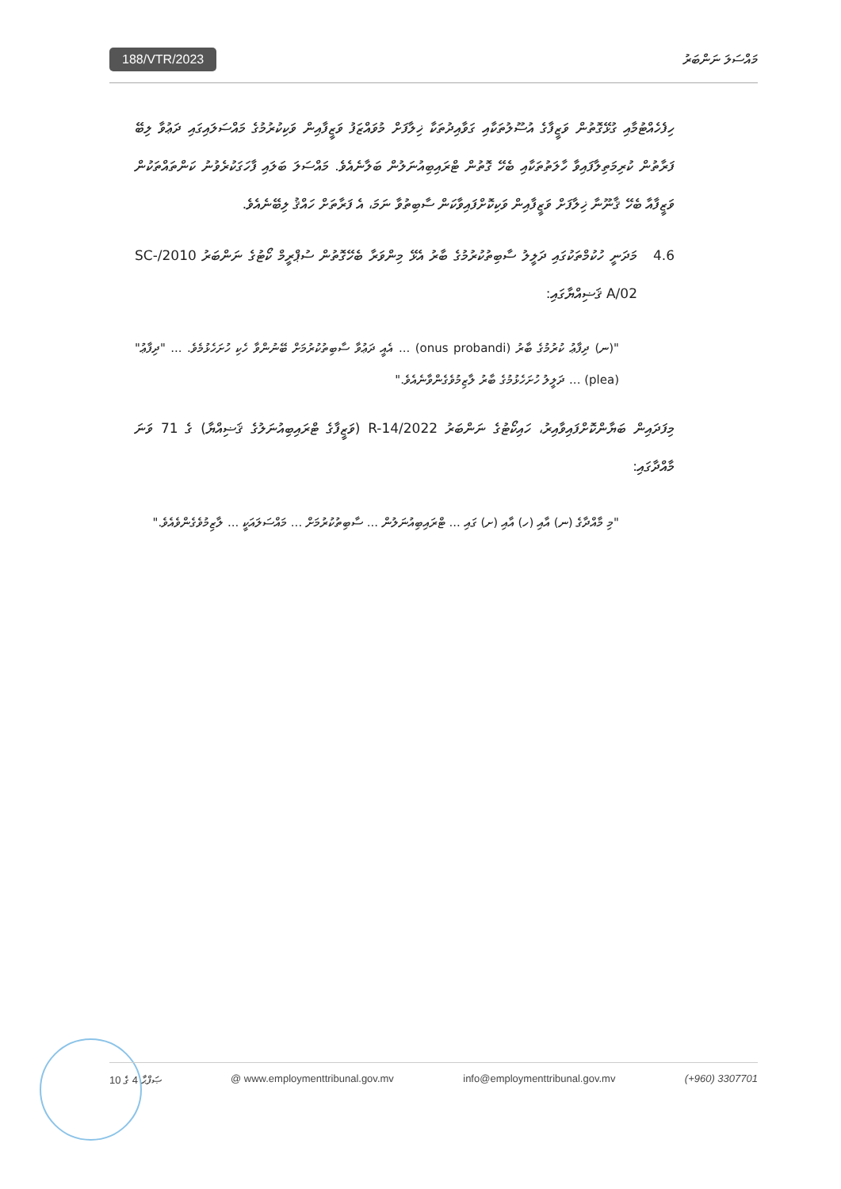188/VTR/2023 މައްސަލަ ނަންބަރު
ހިފެހެއްޓުމާއި ގުޅޭގޮތުން ވަޒީފާގެ އުސޫލުތަކާއި ގަވާއިދުތަކާ ޚިލާފަށް މުވައްޒަފު ވަޒީފާއިން ވަކިކުރުމުގެ މައްސަލައިގައި ދަޢުވާ ލިބޭ ފަރާތުން ކުރިމަތިލާފައިވާ ހާލަތުތަކާއި ބެހޭ ގޮތުން ޓްރައިބިއުނަލުން ބަލާނެއެވެ. މައްސަލަ ބަލައި ފާހަގަކުރެވުނު ކަންތައްތަކުން ވަޒީފާއާ ބެހޭ ޤާނޫނާ ޚިލާފަށް ވަޒީފާއިން ވަކިކޮށްފައިވާކަން ސާބިތުވާ ނަމަ، އެ ފަރާތަށް ހައްޤު ލިބޭނެއެވެ.
4.6 މަދަނީ ހުކުމްތަކުގައި ދަލީލު ސާބިތުކުރުމުގެ ބާރު އެޅޭ މިންވަރާ ބެހޭގޮތުން ސުޕްރީމް ކޯޓުގެ ނަންބަރު 2010/SC-A/02 ޤަޟިއްޔާގައި:
"(ނ) ދިފާޢު ކުރުމުގެ ބާރު (onus probandi) ... އެއީ ދަޢުވާ ސާބިތުކުރުމަށް ބޭނުންވާ ހެކި ހުށަހެޅުމެވެ. ... "ދިފާޢު" (plea) ... ދަލީލު ހުށަހެޅުމުގެ ބާރު ލާޒިމުވެގެންވާނެއެވެ."
މިފަދައިން ބަޔާންކޮށްފައިވާއިރު، ހައިކޯޓުގެ ނަންބަރު 2022/R-14 (ވަޒީފާގެ ޓްރައިބިއުނަލުގެ ޤަޟިއްޔާ) ގެ 71 ވަނަ މާއްދާގައި:
"މި މާއްދާގެ (ނ) އާއި (ހ) އާއި (ށ) ގައި ... ޓްރައިބިއުނަލުން ... ސާބިތުކުރުމަށް ... މައްސަލައަކީ ... ލާޒިމުވެގެންވެއެވެ."
ޞަފްޙާ 4 ގެ 10 @ www.employmenttribunal.gov.mv info@employmenttribunal.gov.mv (+960) 3307701